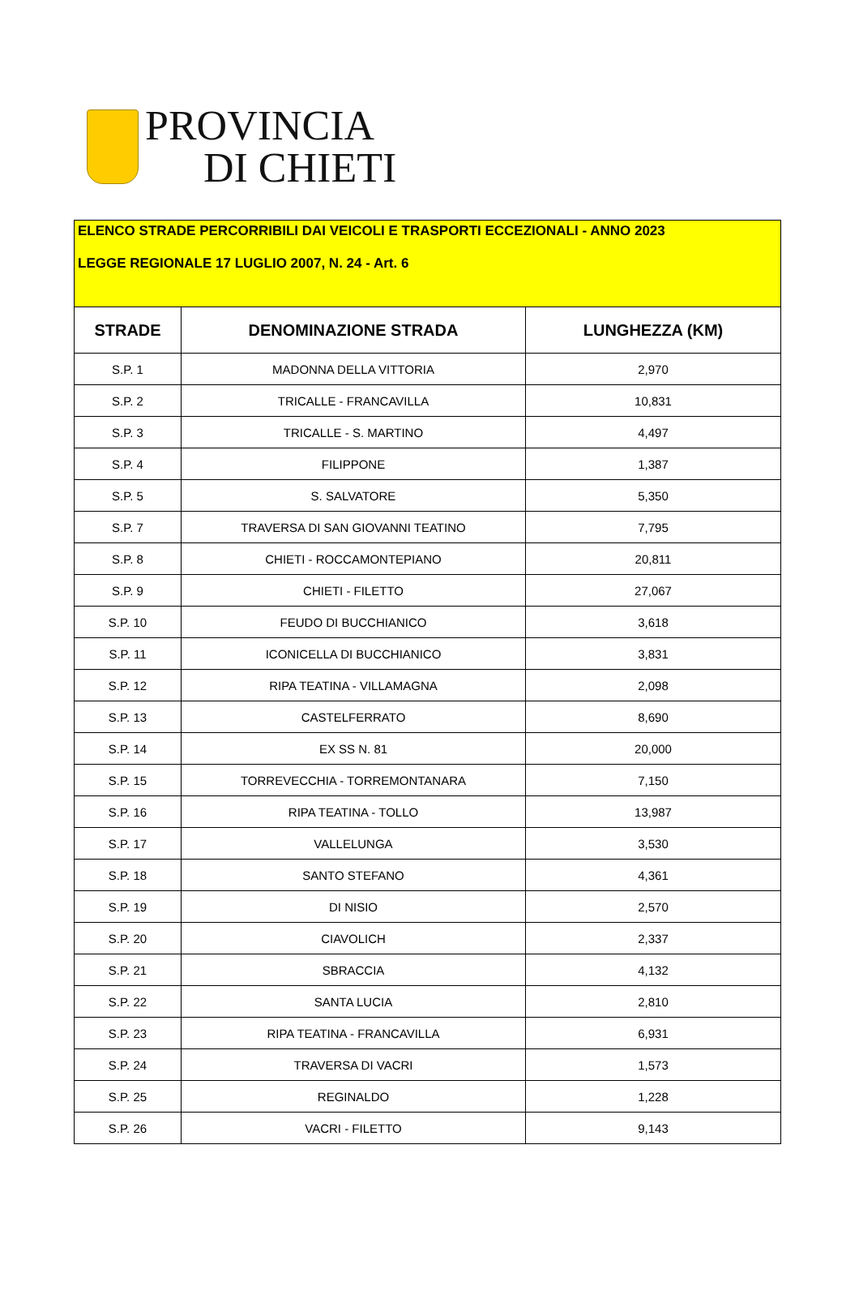PROVINCIA
DI CHIETI
| ELENCO STRADE PERCORRIBILI DAI VEICOLI E TRASPORTI ECCEZIONALI - ANNO 2023 LEGGE REGIONALE 17 LUGLIO 2007, N. 24 - Art. 6 | | |
| STRADE | DENOMINAZIONE STRADA | LUNGHEZZA (KM) |
| S.P. 1 | MADONNA DELLA VITTORIA | 2,970 |
| S.P. 2 | TRICALLE - FRANCAVILLA | 10,831 |
| S.P. 3 | TRICALLE - S. MARTINO | 4,497 |
| S.P. 4 | FILIPPONE | 1,387 |
| S.P. 5 | S. SALVATORE | 5,350 |
| S.P. 7 | TRAVERSA DI SAN GIOVANNI TEATINO | 7,795 |
| S.P. 8 | CHIETI - ROCCAMONTEPIANO | 20,811 |
| S.P. 9 | CHIETI - FILETTO | 27,067 |
| S.P. 10 | FEUDO DI BUCCHIANICO | 3,618 |
| S.P. 11 | ICONICELLA DI BUCCHIANICO | 3,831 |
| S.P. 12 | RIPA TEATINA - VILLAMAGNA | 2,098 |
| S.P. 13 | CASTELFERRATO | 8,690 |
| S.P. 14 | EX SS N. 81 | 20,000 |
| S.P. 15 | TORREVECCHIA - TORREMONTANARA | 7,150 |
| S.P. 16 | RIPA TEATINA - TOLLO | 13,987 |
| S.P. 17 | VALLELUNGA | 3,530 |
| S.P. 18 | SANTO STEFANO | 4,361 |
| S.P. 19 | DI NISIO | 2,570 |
| S.P. 20 | CIAVOLICH | 2,337 |
| S.P. 21 | SBRACCIA | 4,132 |
| S.P. 22 | SANTA LUCIA | 2,810 |
| S.P. 23 | RIPA TEATINA - FRANCAVILLA | 6,931 |
| S.P. 24 | TRAVERSA DI VACRI | 1,573 |
| S.P. 25 | REGINALDO | 1,228 |
| S.P. 26 | VACRI - FILETTO | 9,143 |